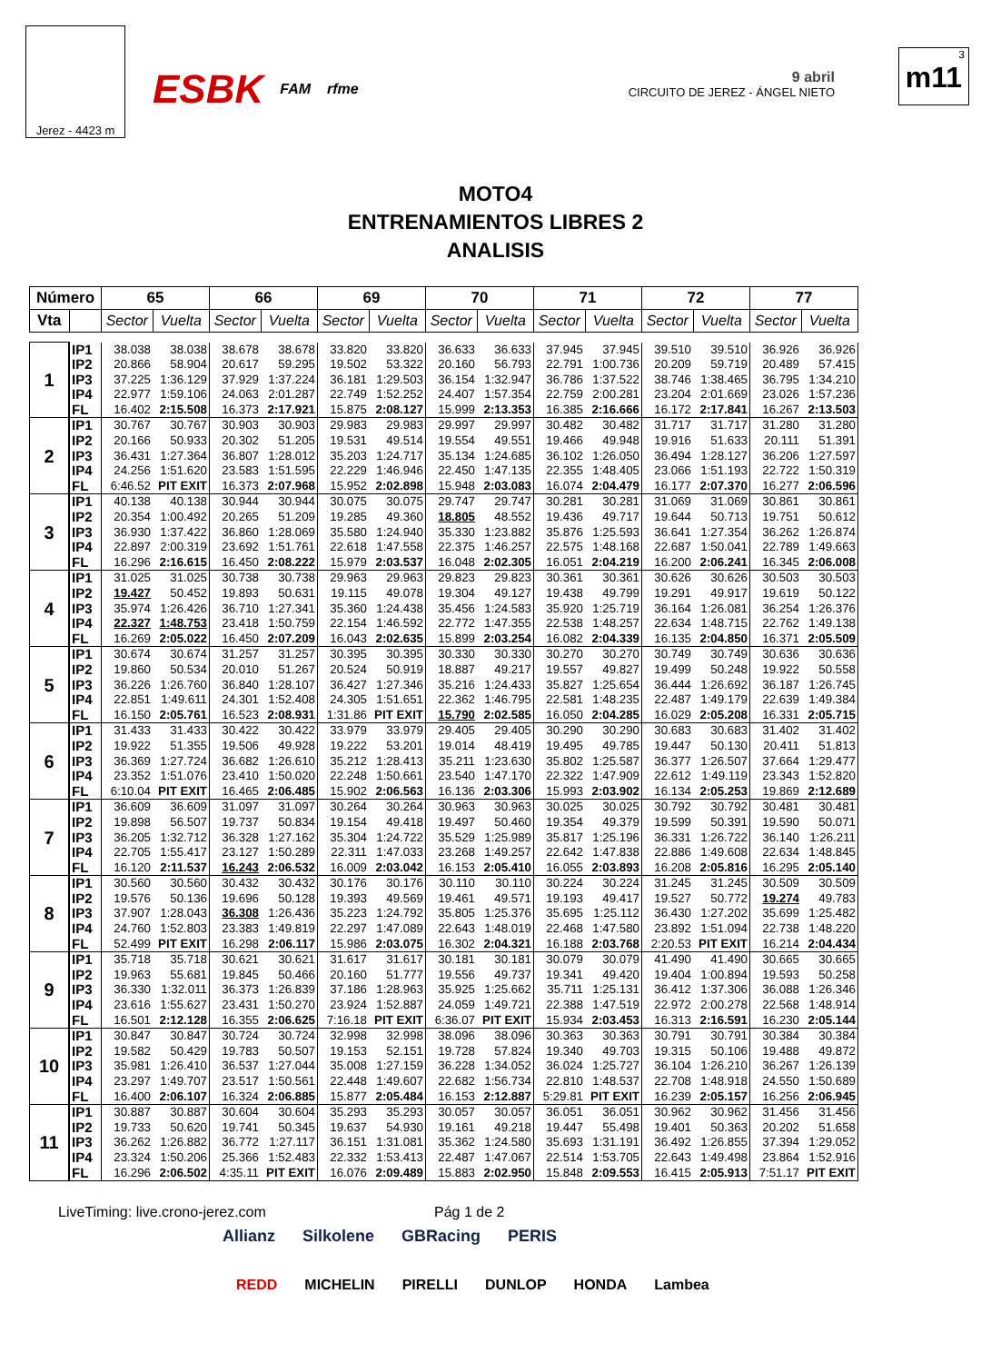Jerez - 4423 m
ESBK FAM rfme
9 abril
CIRCUITO DE JEREZ - ÁNGEL NIETO
3
m11
MOTO4
ENTRENAMIENTOS LIBRES 2
ANALISIS
| Número | | 65 | | 66 | | 69 | | 70 | | 71 | | 72 | | 77 | |
| --- | --- | --- | --- | --- | --- | --- | --- | --- | --- | --- | --- | --- | --- | --- | --- |
| Vta | | Sector | Vuelta | Sector | Vuelta | Sector | Vuelta | Sector | Vuelta | Sector | Vuelta | Sector | Vuelta | Sector | Vuelta |
| 1 | IP1 | 38.038 | 38.038 | 38.678 | 38.678 | 33.820 | 33.820 | 36.633 | 36.633 | 37.945 | 37.945 | 39.510 | 39.510 | 36.926 | 36.926 |
| | IP2 | 20.866 | 58.904 | 20.617 | 59.295 | 19.502 | 53.322 | 20.160 | 56.793 | 22.791 | 1:00.736 | 20.209 | 59.719 | 20.489 | 57.415 |
| | IP3 | 37.225 | 1:36.129 | 37.929 | 1:37.224 | 36.181 | 1:29.503 | 36.154 | 1:32.947 | 36.786 | 1:37.522 | 38.746 | 1:38.465 | 36.795 | 1:34.210 |
| | IP4 | 22.977 | 1:59.106 | 24.063 | 2:01.287 | 22.749 | 1:52.252 | 24.407 | 1:57.354 | 22.759 | 2:00.281 | 23.204 | 2:01.669 | 23.026 | 1:57.236 |
| | FL | 16.402 | 2:15.508 | 16.373 | 2:17.921 | 15.875 | 2:08.127 | 15.999 | 2:13.353 | 16.385 | 2:16.666 | 16.172 | 2:17.841 | 16.267 | 2:13.503 |
| 2 | IP1 | 30.767 | 30.767 | 30.903 | 30.903 | 29.983 | 29.983 | 29.997 | 29.997 | 30.482 | 30.482 | 31.717 | 31.717 | 31.280 | 31.280 |
| | IP2 | 20.166 | 50.933 | 20.302 | 51.205 | 19.531 | 49.514 | 19.554 | 49.551 | 19.466 | 49.948 | 19.916 | 51.633 | 20.111 | 51.391 |
| | IP3 | 36.431 | 1:27.364 | 36.807 | 1:28.012 | 35.203 | 1:24.717 | 35.134 | 1:24.685 | 36.102 | 1:26.050 | 36.494 | 1:28.127 | 36.206 | 1:27.597 |
| | IP4 | 24.256 | 1:51.620 | 23.583 | 1:51.595 | 22.229 | 1:46.946 | 22.450 | 1:47.135 | 22.355 | 1:48.405 | 23.066 | 1:51.193 | 22.722 | 1:50.319 |
| | FL | 6:46.52 | PIT EXIT | 16.373 | 2:07.968 | 15.952 | 2:02.898 | 15.948 | 2:03.083 | 16.074 | 2:04.479 | 16.177 | 2:07.370 | 16.277 | 2:06.596 |
| 3 | IP1 | 40.138 | 40.138 | 30.944 | 30.944 | 30.075 | 30.075 | 29.747 | 29.747 | 30.281 | 30.281 | 31.069 | 31.069 | 30.861 | 30.861 |
| | IP2 | 20.354 | 1:00.492 | 20.265 | 51.209 | 19.285 | 49.360 | 18.805 | 48.552 | 19.436 | 49.717 | 19.644 | 50.713 | 19.751 | 50.612 |
| | IP3 | 36.930 | 1:37.422 | 36.860 | 1:28.069 | 35.580 | 1:24.940 | 35.330 | 1:23.882 | 35.876 | 1:25.593 | 36.641 | 1:27.354 | 36.262 | 1:26.874 |
| | IP4 | 22.897 | 2:00.319 | 23.692 | 1:51.761 | 22.618 | 1:47.558 | 22.375 | 1:46.257 | 22.575 | 1:48.168 | 22.687 | 1:50.041 | 22.789 | 1:49.663 |
| | FL | 16.296 | 2:16.615 | 16.450 | 2:08.222 | 15.979 | 2:03.537 | 16.048 | 2:02.305 | 16.051 | 2:04.219 | 16.200 | 2:06.241 | 16.345 | 2:06.008 |
| 4 | IP1 | 31.025 | 31.025 | 30.738 | 30.738 | 29.963 | 29.963 | 29.823 | 29.823 | 30.361 | 30.361 | 30.626 | 30.626 | 30.503 | 30.503 |
| | IP2 | 19.427 | 50.452 | 19.893 | 50.631 | 19.115 | 49.078 | 19.304 | 49.127 | 19.438 | 49.799 | 19.291 | 49.917 | 19.619 | 50.122 |
| | IP3 | 35.974 | 1:26.426 | 36.710 | 1:27.341 | 35.360 | 1:24.438 | 35.456 | 1:24.583 | 35.920 | 1:25.719 | 36.164 | 1:26.081 | 36.254 | 1:26.376 |
| | IP4 | 22.327 | 1:48.753 | 23.418 | 1:50.759 | 22.154 | 1:46.592 | 22.772 | 1:47.355 | 22.538 | 1:48.257 | 22.634 | 1:48.715 | 22.762 | 1:49.138 |
| | FL | 16.269 | 2:05.022 | 16.450 | 2:07.209 | 16.043 | 2:02.635 | 15.899 | 2:03.254 | 16.082 | 2:04.339 | 16.135 | 2:04.850 | 16.371 | 2:05.509 |
| 5 | IP1 | 30.674 | 30.674 | 31.257 | 31.257 | 30.395 | 30.395 | 30.330 | 30.330 | 30.270 | 30.270 | 30.749 | 30.749 | 30.636 | 30.636 |
| | IP2 | 19.860 | 50.534 | 20.010 | 51.267 | 20.524 | 50.919 | 18.887 | 49.217 | 19.557 | 49.827 | 19.499 | 50.248 | 19.922 | 50.558 |
| | IP3 | 36.226 | 1:26.760 | 36.840 | 1:28.107 | 36.427 | 1:27.346 | 35.216 | 1:24.433 | 35.827 | 1:25.654 | 36.444 | 1:26.692 | 36.187 | 1:26.745 |
| | IP4 | 22.851 | 1:49.611 | 24.301 | 1:52.408 | 24.305 | 1:51.651 | 22.362 | 1:46.795 | 22.581 | 1:48.235 | 22.487 | 1:49.179 | 22.639 | 1:49.384 |
| | FL | 16.150 | 2:05.761 | 16.523 | 2:08.931 | 1:31.86 | PIT EXIT | 15.790 | 2:02.585 | 16.050 | 2:04.285 | 16.029 | 2:05.208 | 16.331 | 2:05.715 |
| 6 | IP1 | 31.433 | 31.433 | 30.422 | 30.422 | 33.979 | 33.979 | 29.405 | 29.405 | 30.290 | 30.290 | 30.683 | 30.683 | 31.402 | 31.402 |
| | IP2 | 19.922 | 51.355 | 19.506 | 49.928 | 19.222 | 53.201 | 19.014 | 48.419 | 19.495 | 49.785 | 19.447 | 50.130 | 20.411 | 51.813 |
| | IP3 | 36.369 | 1:27.724 | 36.682 | 1:26.610 | 35.212 | 1:28.413 | 35.211 | 1:23.630 | 35.802 | 1:25.587 | 36.377 | 1:26.507 | 37.664 | 1:29.477 |
| | IP4 | 23.352 | 1:51.076 | 23.410 | 1:50.020 | 22.248 | 1:50.661 | 23.540 | 1:47.170 | 22.322 | 1:47.909 | 22.612 | 1:49.119 | 23.343 | 1:52.820 |
| | FL | 6:10.04 | PIT EXIT | 16.465 | 2:06.485 | 15.902 | 2:06.563 | 16.136 | 2:03.306 | 15.993 | 2:03.902 | 16.134 | 2:05.253 | 19.869 | 2:12.689 |
| 7 | IP1 | 36.609 | 36.609 | 31.097 | 31.097 | 30.264 | 30.264 | 30.963 | 30.963 | 30.025 | 30.025 | 30.792 | 30.792 | 30.481 | 30.481 |
| | IP2 | 19.898 | 56.507 | 19.737 | 50.834 | 19.154 | 49.418 | 19.497 | 50.460 | 19.354 | 49.379 | 19.599 | 50.391 | 19.590 | 50.071 |
| | IP3 | 36.205 | 1:32.712 | 36.328 | 1:27.162 | 35.304 | 1:24.722 | 35.529 | 1:25.989 | 35.817 | 1:25.196 | 36.331 | 1:26.722 | 36.140 | 1:26.211 |
| | IP4 | 22.705 | 1:55.417 | 23.127 | 1:50.289 | 22.311 | 1:47.033 | 23.268 | 1:49.257 | 22.642 | 1:47.838 | 22.886 | 1:49.608 | 22.634 | 1:48.845 |
| | FL | 16.120 | 2:11.537 | 16.243 | 2:06.532 | 16.009 | 2:03.042 | 16.153 | 2:05.410 | 16.055 | 2:03.893 | 16.208 | 2:05.816 | 16.295 | 2:05.140 |
| 8 | IP1 | 30.560 | 30.560 | 30.432 | 30.432 | 30.176 | 30.176 | 30.110 | 30.110 | 30.224 | 30.224 | 31.245 | 31.245 | 30.509 | 30.509 |
| | IP2 | 19.576 | 50.136 | 19.696 | 50.128 | 19.393 | 49.569 | 19.461 | 49.571 | 19.193 | 49.417 | 19.527 | 50.772 | 19.274 | 49.783 |
| | IP3 | 37.907 | 1:28.043 | 36.308 | 1:26.436 | 35.223 | 1:24.792 | 35.805 | 1:25.376 | 35.695 | 1:25.112 | 36.430 | 1:27.202 | 35.699 | 1:25.482 |
| | IP4 | 24.760 | 1:52.803 | 23.383 | 1:49.819 | 22.297 | 1:47.089 | 22.643 | 1:48.019 | 22.468 | 1:47.580 | 23.892 | 1:51.094 | 22.738 | 1:48.220 |
| | FL | 52.499 | PIT EXIT | 16.298 | 2:06.117 | 15.986 | 2:03.075 | 16.302 | 2:04.321 | 16.188 | 2:03.768 | 2:20.53 | PIT EXIT | 16.214 | 2:04.434 |
| 9 | IP1 | 35.718 | 35.718 | 30.621 | 30.621 | 31.617 | 31.617 | 30.181 | 30.181 | 30.079 | 30.079 | 41.490 | 41.490 | 30.665 | 30.665 |
| | IP2 | 19.963 | 55.681 | 19.845 | 50.466 | 20.160 | 51.777 | 19.556 | 49.737 | 19.341 | 49.420 | 19.404 | 1:00.894 | 19.593 | 50.258 |
| | IP3 | 36.330 | 1:32.011 | 36.373 | 1:26.839 | 37.186 | 1:28.963 | 35.925 | 1:25.662 | 35.711 | 1:25.131 | 36.412 | 1:37.306 | 36.088 | 1:26.346 |
| | IP4 | 23.616 | 1:55.627 | 23.431 | 1:50.270 | 23.924 | 1:52.887 | 24.059 | 1:49.721 | 22.388 | 1:47.519 | 22.972 | 2:00.278 | 22.568 | 1:48.914 |
| | FL | 16.501 | 2:12.128 | 16.355 | 2:06.625 | 7:16.18 | PIT EXIT | 6:36.07 | PIT EXIT | 15.934 | 2:03.453 | 16.313 | 2:16.591 | 16.230 | 2:05.144 |
| 10 | IP1 | 30.847 | 30.847 | 30.724 | 30.724 | 32.998 | 32.998 | 38.096 | 38.096 | 30.363 | 30.363 | 30.791 | 30.791 | 30.384 | 30.384 |
| | IP2 | 19.582 | 50.429 | 19.783 | 50.507 | 19.153 | 52.151 | 19.728 | 57.824 | 19.340 | 49.703 | 19.315 | 50.106 | 19.488 | 49.872 |
| | IP3 | 35.981 | 1:26.410 | 36.537 | 1:27.044 | 35.008 | 1:27.159 | 36.228 | 1:34.052 | 36.024 | 1:25.727 | 36.104 | 1:26.210 | 36.267 | 1:26.139 |
| | IP4 | 23.297 | 1:49.707 | 23.517 | 1:50.561 | 22.448 | 1:49.607 | 22.682 | 1:56.734 | 22.810 | 1:48.537 | 22.708 | 1:48.918 | 24.550 | 1:50.689 |
| | FL | 16.400 | 2:06.107 | 16.324 | 2:06.885 | 15.877 | 2:05.484 | 16.153 | 2:12.887 | 5:29.81 | PIT EXIT | 16.239 | 2:05.157 | 16.256 | 2:06.945 |
| 11 | IP1 | 30.887 | 30.887 | 30.604 | 30.604 | 35.293 | 35.293 | 30.057 | 30.057 | 36.051 | 36.051 | 30.962 | 30.962 | 31.456 | 31.456 |
| | IP2 | 19.733 | 50.620 | 19.741 | 50.345 | 19.637 | 54.930 | 19.161 | 49.218 | 19.447 | 55.498 | 19.401 | 50.363 | 20.202 | 51.658 |
| | IP3 | 36.262 | 1:26.882 | 36.772 | 1:27.117 | 36.151 | 1:31.081 | 35.362 | 1:24.580 | 35.693 | 1:31.191 | 36.492 | 1:26.855 | 37.394 | 1:29.052 |
| | IP4 | 23.324 | 1:50.206 | 25.366 | 1:52.483 | 22.332 | 1:53.413 | 22.487 | 1:47.067 | 22.514 | 1:53.705 | 22.643 | 1:49.498 | 23.864 | 1:52.916 |
| | FL | 16.296 | 2:06.502 | 4:35.11 | PIT EXIT | 16.076 | 2:09.489 | 15.883 | 2:02.950 | 15.848 | 2:09.553 | 16.415 | 2:05.913 | 7:51.17 | PIT EXIT |
LiveTiming: live.crono-jerez.com Pág 1 de 2
Allianz Silkolene GBRacing PERIS
REDD MICHELIN PIRELLI DUNLOP HONDA Lambea